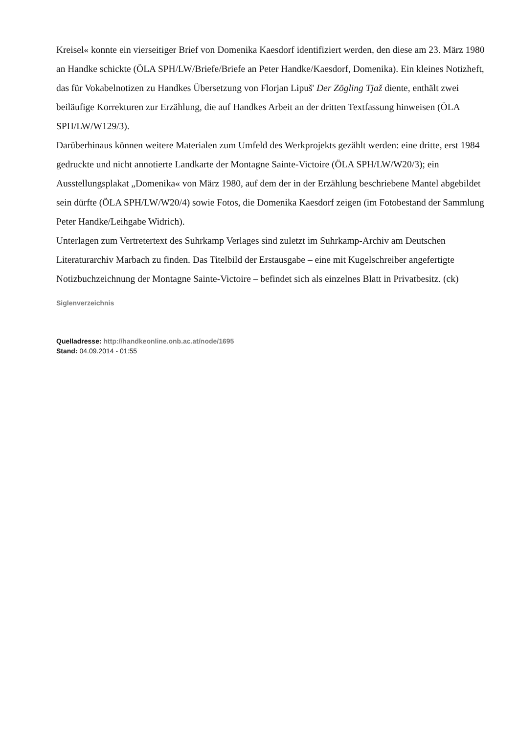Kreisel« konnte ein vierseitiger Brief von Domenika Kaesdorf identifiziert werden, den diese am 23. März 1980 an Handke schickte (ÖLA SPH/LW/Briefe/Briefe an Peter Handke/Kaesdorf, Domenika). Ein kleines Notizheft, das für Vokabelnotizen zu Handkes Übersetzung von Florjan Lipuš' Der Zögling Tjaž diente, enthält zwei beiläufige Korrekturen zur Erzählung, die auf Handkes Arbeit an der dritten Textfassung hinweisen (ÖLA SPH/LW/W129/3).
Darüberhinaus können weitere Materialen zum Umfeld des Werkprojekts gezählt werden: eine dritte, erst 1984 gedruckte und nicht annotierte Landkarte der Montagne Sainte-Victoire (ÖLA SPH/LW/W20/3); ein Ausstellungsplakat „Domenika« von März 1980, auf dem der in der Erzählung beschriebene Mantel abgebildet sein dürfte (ÖLA SPH/LW/W20/4) sowie Fotos, die Domenika Kaesdorf zeigen (im Fotobestand der Sammlung Peter Handke/Leihgabe Widrich).
Unterlagen zum Vertretertext des Suhrkamp Verlages sind zuletzt im Suhrkamp-Archiv am Deutschen Literaturarchiv Marbach zu finden. Das Titelbild der Erstausgabe – eine mit Kugelschreiber angefertigte Notizbuchzeichnung der Montagne Sainte-Victoire – befindet sich als einzelnes Blatt in Privatbesitz. (ck)
Siglenverzeichnis
Quelladresse: http://handkeonline.onb.ac.at/node/1695
Stand: 04.09.2014 - 01:55